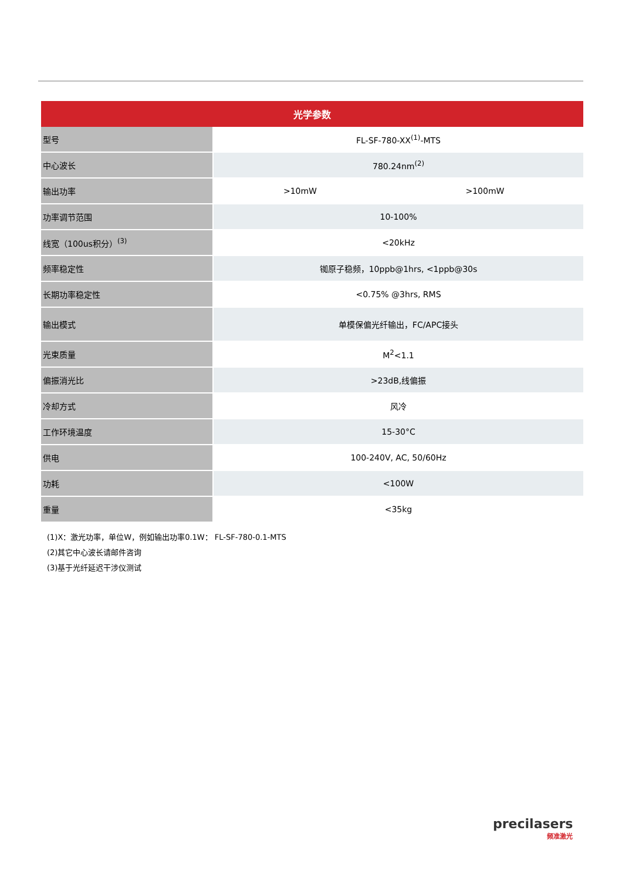| 光学参数 | | |
| --- | --- | --- |
| 型号 | FL-SF-780-XX<sup>(1)</sup>-MTS | |
| 中心波长 | 780.24nm<sup>(2)</sup> | |
| 输出功率 | >10mW | >100mW |
| 功率调节范围 | 10-100% | |
| 线宽（100us积分）<sup>(3)</sup> | <20kHz | |
| 频率稳定性 | 铷原子稳频，10ppb@1hrs, <1ppb@30s | |
| 长期功率稳定性 | <0.75% @3hrs, RMS | |
| 输出模式 | 单模保偏光纤输出，FC/APC接头 | |
| 光束质量 | M<sup>2</sup><1.1 | |
| 偏振消光比 | >23dB,线偏振 | |
| 冷却方式 | 风冷 | |
| 工作环境温度 | 15-30°C | |
| 供电 | 100-240V, AC, 50/60Hz | |
| 功耗 | <100W | |
| 重量 | <35kg | |
(1)X：激光功率，单位W，例如输出功率0.1W： FL-SF-780-0.1-MTS
(2)其它中心波长请邮件咨询
(3)基于光纤延迟干涉仪测试
precilasers
频准激光